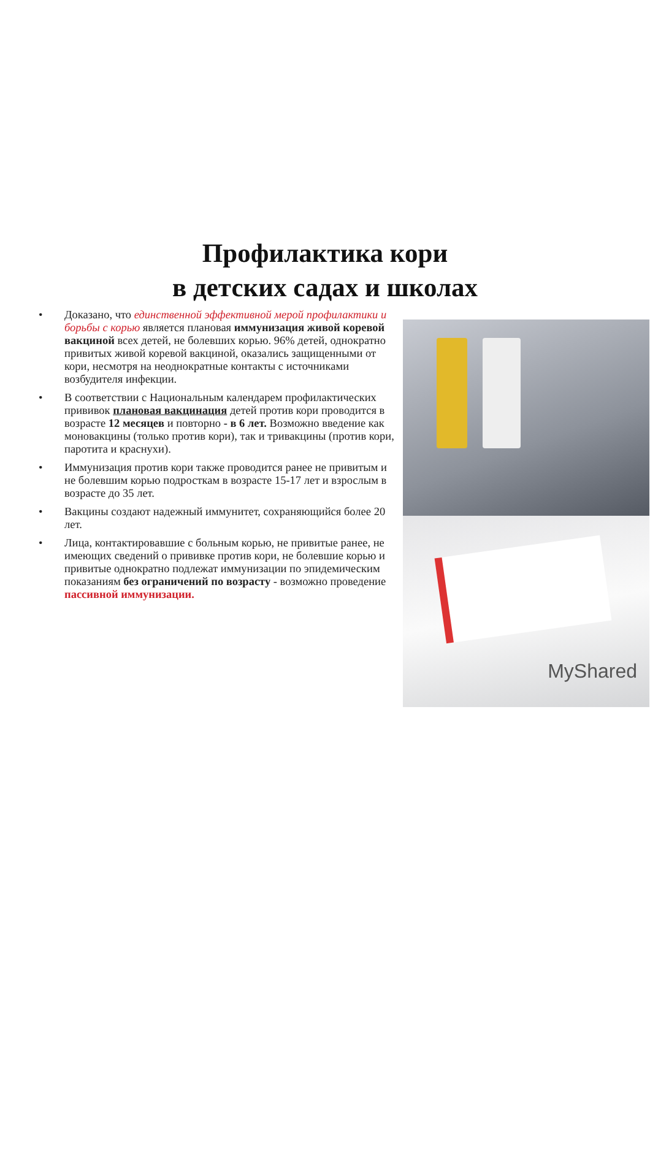Профилактика кори
в детских садах и школах
• Доказано, что единственной эффективной мерой профилактики и борьбы с корью является плановая иммунизация живой коревой вакциной всех детей, не болевших корью. 96% детей, однократно привитых живой коревой вакциной, оказались защищенными от кори, несмотря на неоднократные контакты с источниками возбудителя инфекции.
• В соответствии с Национальным календарем профилактических прививок плановая вакцинация детей против кори проводится в возрасте 12 месяцев и повторно - в 6 лет. Возможно введение как моновакцины (только против кори), так и тривакцины (против кори, паротита и краснухи).
• Иммунизация против кори также проводится ранее не привитым и не болевшим корью подросткам в возрасте 15-17 лет и взрослым в возрасте до 35 лет.
• Вакцины создают надежный иммунитет, сохраняющийся более 20 лет.
• Лица, контактировавшие с больным корью, не привитые ранее, не имеющих сведений о прививке против кори, не болевшие корью и привитые однократно подлежат иммунизации по эпидемическим показаниям без ограничений по возрасту - возможно проведение пассивной иммунизации.
MyShared